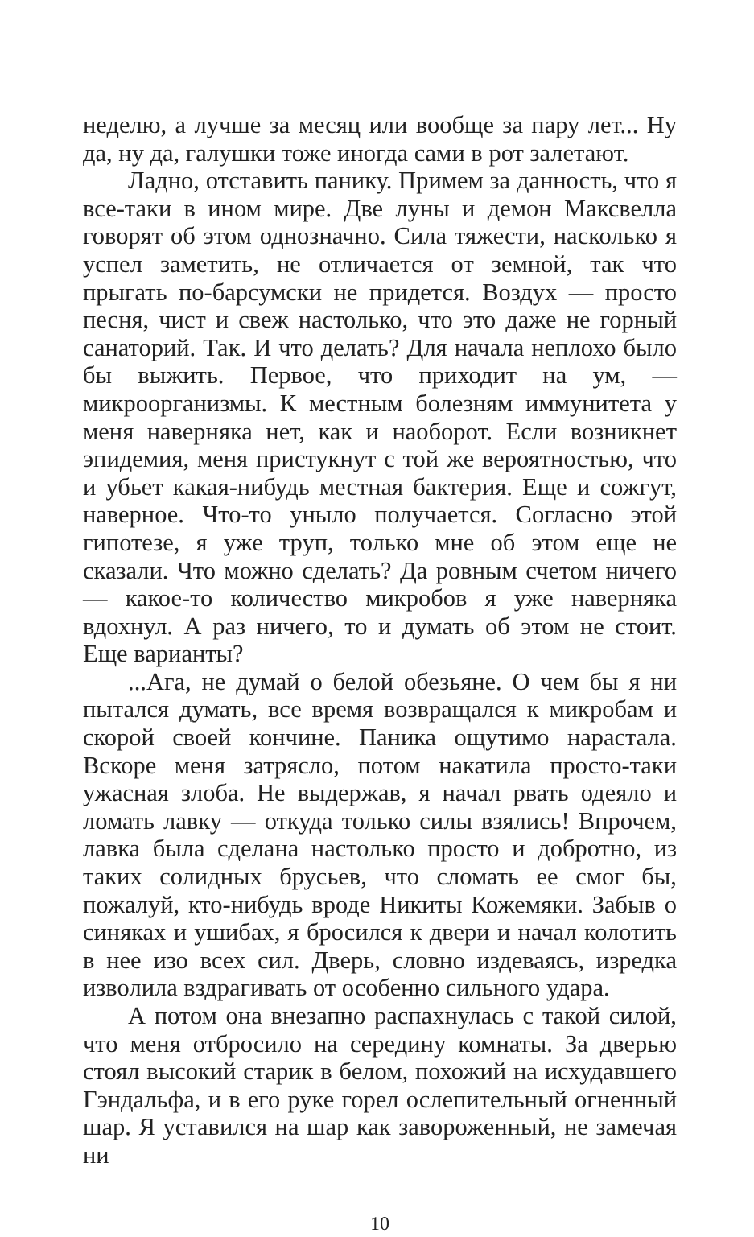неделю, а лучше за месяц или вообще за пару лет... Ну да, ну да, галушки тоже иногда сами в рот залетают.
Ладно, отставить панику. Примем за данность, что я все-таки в ином мире. Две луны и демон Максвелла говорят об этом однозначно. Сила тяжести, насколько я успел заметить, не отличается от земной, так что прыгать по-барсумски не придется. Воздух — просто песня, чист и свеж настолько, что это даже не горный санаторий. Так. И что делать? Для начала неплохо было бы выжить. Первое, что приходит на ум, — микроорганизмы. К местным болезням иммунитета у меня наверняка нет, как и наоборот. Если возникнет эпидемия, меня пристукнут с той же вероятностью, что и убьет какая-нибудь местная бактерия. Еще и сожгут, наверное. Что-то уныло получается. Согласно этой гипотезе, я уже труп, только мне об этом еще не сказали. Что можно сделать? Да ровным счетом ничего — какое-то количество микробов я уже наверняка вдохнул. А раз ничего, то и думать об этом не стоит. Еще варианты?
...Ага, не думай о белой обезьяне. О чем бы я ни пытался думать, все время возвращался к микробам и скорой своей кончине. Паника ощутимо нарастала. Вскоре меня затрясло, потом накатила просто-таки ужасная злоба. Не выдержав, я начал рвать одеяло и ломать лавку — откуда только силы взялись! Впрочем, лавка была сделана настолько просто и добротно, из таких солидных брусьев, что сломать ее смог бы, пожалуй, кто-нибудь вроде Никиты Кожемяки. Забыв о синяках и ушибах, я бросился к двери и начал колотить в нее изо всех сил. Дверь, словно издеваясь, изредка изволила вздрагивать от особенно сильного удара.
А потом она внезапно распахнулась с такой силой, что меня отбросило на середину комнаты. За дверью стоял высокий старик в белом, похожий на исхудавшего Гэндальфа, и в его руке горел ослепительный огненный шар. Я уставился на шар как завороженный, не замечая ни
10